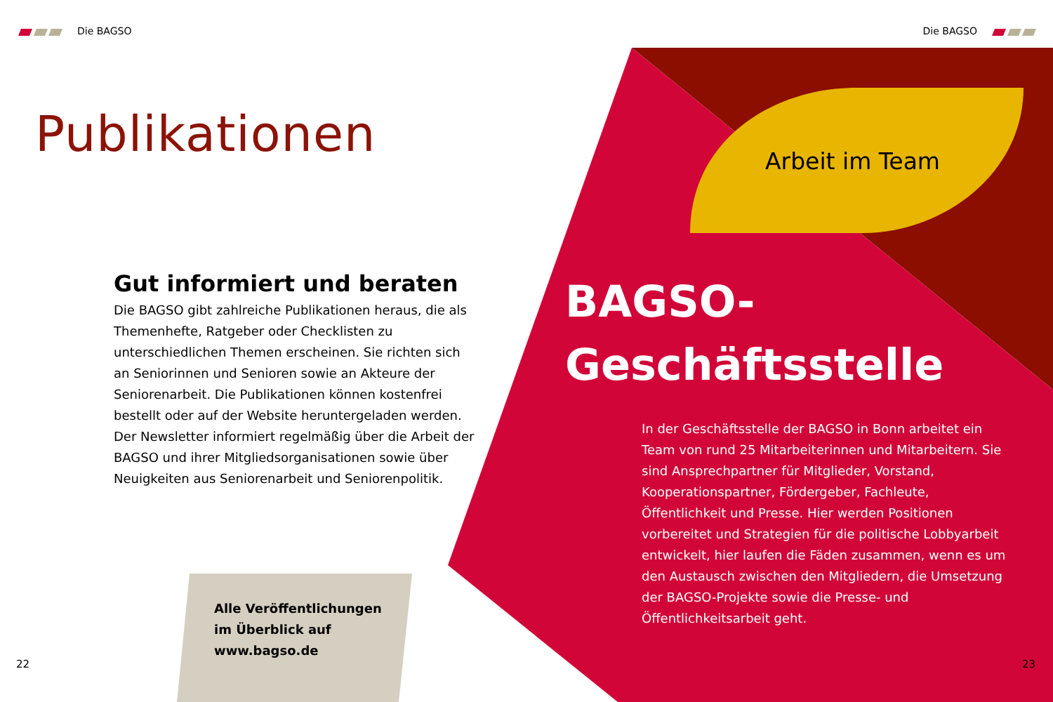Die BAGSO
Publikationen
Gut informiert und beraten
Die BAGSO gibt zahlreiche Publikationen heraus, die als Themenhefte, Ratgeber oder Checklisten zu unterschiedlichen Themen erscheinen. Sie richten sich an Seniorinnen und Senioren sowie an Akteure der Seniorenarbeit. Die Publikationen können kostenfrei bestellt oder auf der Website heruntergeladen werden. Der Newsletter informiert regelmäßig über die Arbeit der BAGSO und ihrer Mitgliedsorganisationen sowie über Neuigkeiten aus Seniorenarbeit und Seniorenpolitik.
Alle Veröffentlichungen
im Überblick auf
www.bagso.de
22
Die BAGSO
Arbeit im Team
BAGSO-
Geschäftsstelle
In der Geschäftsstelle der BAGSO in Bonn arbeitet ein Team von rund 25 Mitarbeiterinnen und Mitarbeitern. Sie sind Ansprechpartner für Mitglieder, Vorstand, Kooperationspartner, Fördergeber, Fachleute, Öffentlichkeit und Presse. Hier werden Positionen vorbereitet und Strategien für die politische Lobbyarbeit entwickelt, hier laufen die Fäden zusammen, wenn es um den Austausch zwischen den Mitgliedern, die Umsetzung der BAGSO-Projekte sowie die Presse- und Öffentlichkeitsarbeit geht.
23